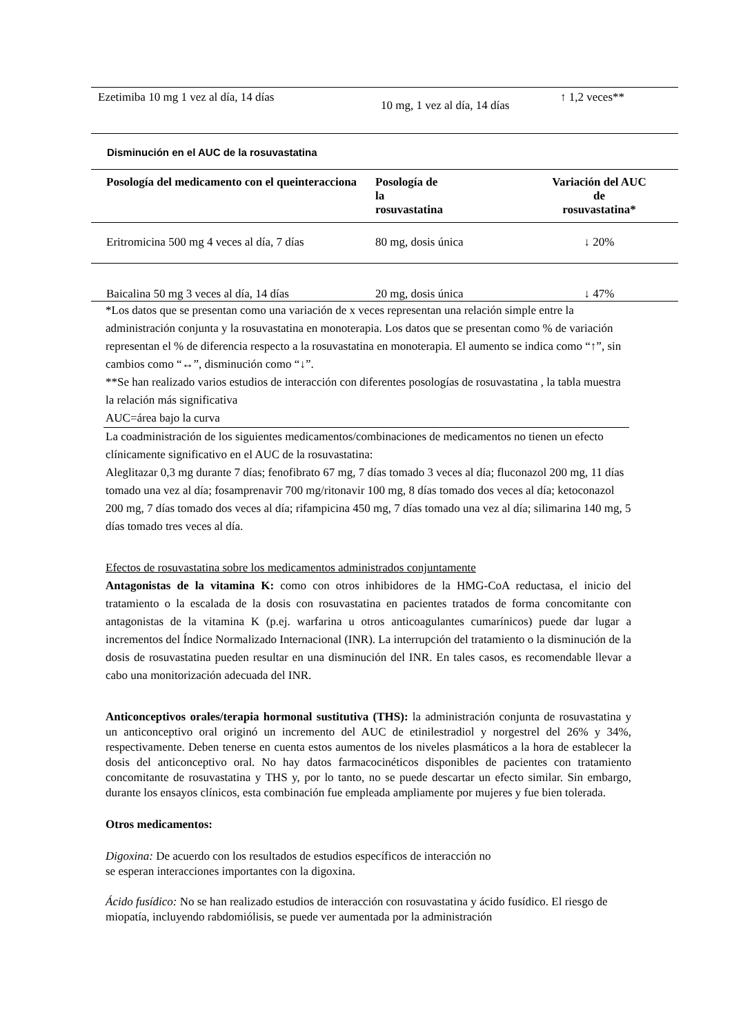| Ezetimiba 10 mg 1 vez al día, 14 días | 10 mg, 1 vez al día, 14 días | ↑ 1,2 veces** |
Disminución en el AUC de la rosuvastatina
| Posología del medicamento con el queinteracciona | Posología de la rosuvastatina | Variación del AUC de rosuvastatina* |
| --- | --- | --- |
| Eritromicina 500 mg 4 veces al día, 7 días | 80 mg, dosis única | ↓ 20% |
| Baicalina 50 mg 3 veces al día, 14 días | 20 mg, dosis única | ↓ 47% |
*Los datos que se presentan como una variación de x veces representan una relación simple entre la administración conjunta y la rosuvastatina en monoterapia. Los datos que se presentan como % de variación representan el % de diferencia respecto a la rosuvastatina en monoterapia. El aumento se indica como “↑”, sin cambios como “↔”, disminución como “↓”.
**Se han realizado varios estudios de interacción con diferentes posologías de rosuvastatina , la tabla muestra la relación más significativa
AUC=área bajo la curva
La coadministración de los siguientes medicamentos/combinaciones de medicamentos no tienen un efecto clínicamente significativo en el AUC de la rosuvastatina:
Aleglitazar 0,3 mg durante 7 días; fenofibrato 67 mg, 7 días tomado 3 veces al día; fluconazol 200 mg, 11 días tomado una vez al día; fosamprenavir 700 mg/ritonavir 100 mg, 8 días tomado dos veces al día; ketoconazol 200 mg, 7 días tomado dos veces al día; rifampicina 450 mg, 7 días tomado una vez al día; silimarina 140 mg, 5 días tomado tres veces al día.
Efectos de rosuvastatina sobre los medicamentos administrados conjuntamente
Antagonistas de la vitamina K: como con otros inhibidores de la HMG-CoA reductasa, el inicio del tratamiento o la escalada de la dosis con rosuvastatina en pacientes tratados de forma concomitante con antagonistas de la vitamina K (p.ej. warfarina u otros anticoagulantes cumarínicos) puede dar lugar a incrementos del Índice Normalizado Internacional (INR). La interrupción del tratamiento o la disminución de la dosis de rosuvastatina pueden resultar en una disminución del INR. En tales casos, es recomendable llevar a cabo una monitorización adecuada del INR.
Anticonceptivos orales/terapia hormonal sustitutiva (THS): la administración conjunta de rosuvastatina y un anticonceptivo oral originó un incremento del AUC de etinilestradiol y norgestrel del 26% y 34%, respectivamente. Deben tenerse en cuenta estos aumentos de los niveles plasmáticos a la hora de establecer la dosis del anticonceptivo oral. No hay datos farmacocinéticos disponibles de pacientes con tratamiento concomitante de rosuvastatina y THS y, por lo tanto, no se puede descartar un efecto similar. Sin embargo, durante los ensayos clínicos, esta combinación fue empleada ampliamente por mujeres y fue bien tolerada.
Otros medicamentos:
Digoxina: De acuerdo con los resultados de estudios específicos de interacción no
se esperan interacciones importantes con la digoxina.
Ácido fusídico: No se han realizado estudios de interacción con rosuvastatina y ácido fusídico. El riesgo de miopatía, incluyendo rabdomiólisis, se puede ver aumentada por la administración